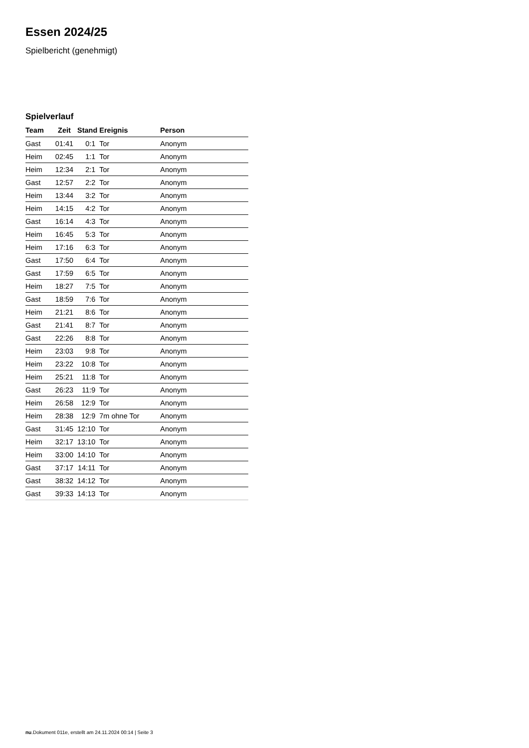Essen 2024/25
Spielbericht (genehmigt)
Spielverlauf
| Team | Zeit | Stand | Ereignis | Person |
| --- | --- | --- | --- | --- |
| Gast | 01:41 | 0:1 | Tor | Anonym |
| Heim | 02:45 | 1:1 | Tor | Anonym |
| Heim | 12:34 | 2:1 | Tor | Anonym |
| Gast | 12:57 | 2:2 | Tor | Anonym |
| Heim | 13:44 | 3:2 | Tor | Anonym |
| Heim | 14:15 | 4:2 | Tor | Anonym |
| Gast | 16:14 | 4:3 | Tor | Anonym |
| Heim | 16:45 | 5:3 | Tor | Anonym |
| Heim | 17:16 | 6:3 | Tor | Anonym |
| Gast | 17:50 | 6:4 | Tor | Anonym |
| Gast | 17:59 | 6:5 | Tor | Anonym |
| Heim | 18:27 | 7:5 | Tor | Anonym |
| Gast | 18:59 | 7:6 | Tor | Anonym |
| Heim | 21:21 | 8:6 | Tor | Anonym |
| Gast | 21:41 | 8:7 | Tor | Anonym |
| Gast | 22:26 | 8:8 | Tor | Anonym |
| Heim | 23:03 | 9:8 | Tor | Anonym |
| Heim | 23:22 | 10:8 | Tor | Anonym |
| Heim | 25:21 | 11:8 | Tor | Anonym |
| Gast | 26:23 | 11:9 | Tor | Anonym |
| Heim | 26:58 | 12:9 | Tor | Anonym |
| Heim | 28:38 | 12:9 | 7m ohne Tor | Anonym |
| Gast | 31:45 | 12:10 | Tor | Anonym |
| Heim | 32:17 | 13:10 | Tor | Anonym |
| Heim | 33:00 | 14:10 | Tor | Anonym |
| Gast | 37:17 | 14:11 | Tor | Anonym |
| Gast | 38:32 | 14:12 | Tor | Anonym |
| Gast | 39:33 | 14:13 | Tor | Anonym |
nu.Dokument 011e, erstellt am 24.11.2024 00:14 | Seite 3